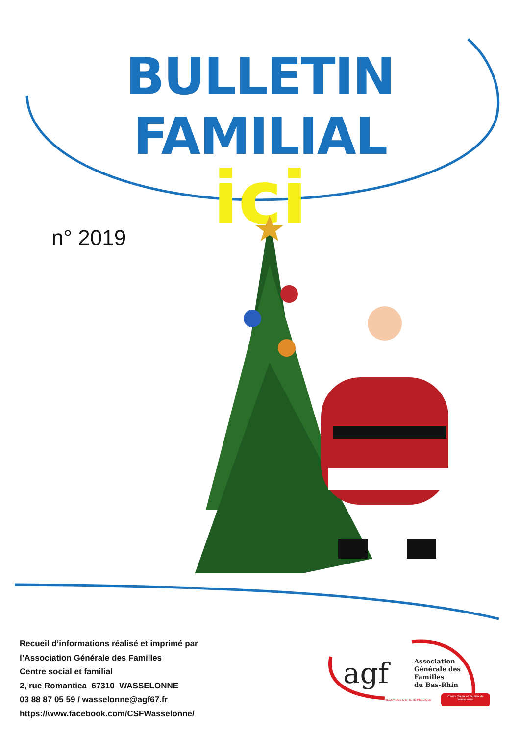BULLETIN FAMILIAL
ici
n° 2019
Recueil d’informations réalisé et imprimé par
l’Association Générale des Familles
Centre social et familial
2, rue Romantica 67310 WASSELONNE
03 88 87 05 59 / wasselonne@agf67.fr
https://www.facebook.com/CSFWasselonne/
agf
Association
Générale des
Familles
du Bas-Rhin
RECONNUE D'UTILITÉ PUBLIQUE
Centre Social et Familial de Wasselonne